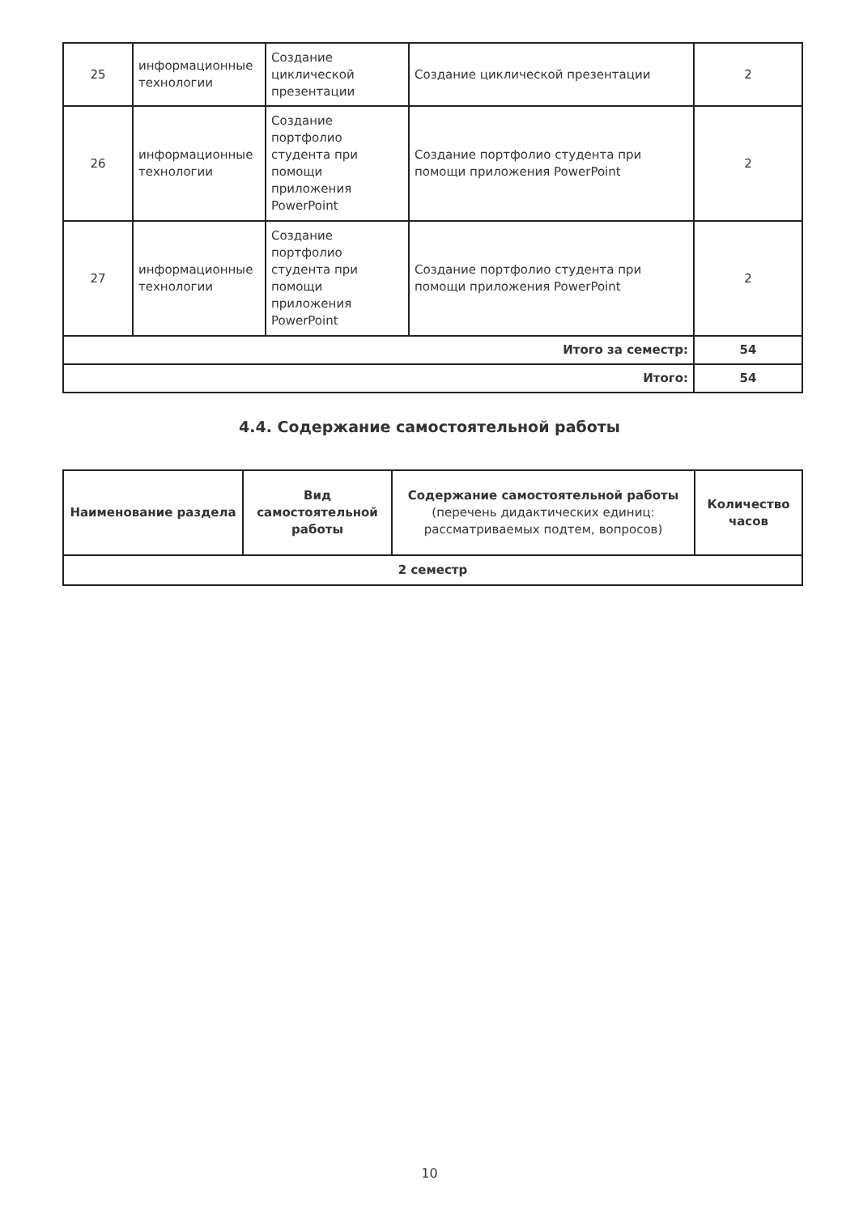| 25 | информационные технологии | Создание циклической презентации | Создание циклической презентации | 2 |
| 26 | информационные технологии | Создание портфолио студента при помощи приложения PowerPoint | Создание портфолио студента при помощи приложения PowerPoint | 2 |
| 27 | информационные технологии | Создание портфолио студента при помощи приложения PowerPoint | Создание портфолио студента при помощи приложения PowerPoint | 2 |
| Итого за семестр: | | | | 54 |
| Итого: | | | | 54 |
4.4. Содержание самостоятельной работы
| Наименование раздела | Вид самостоятельной работы | Содержание самостоятельной работы (перечень дидактических единиц: рассматриваемых подтем, вопросов) | Количество часов |
| --- | --- | --- | --- |
| 2 семестр | | | |
10